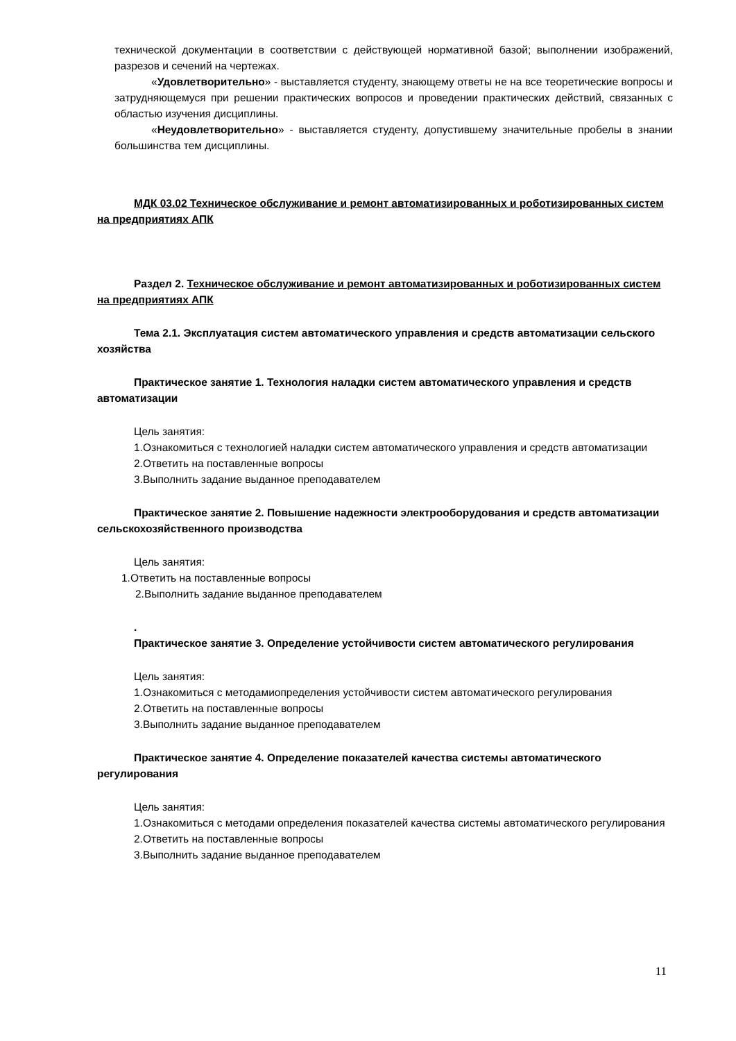технической документации в соответствии с действующей нормативной базой; выполнении изображений, разрезов и сечений на чертежах.
«Удовлетворительно» - выставляется студенту, знающему ответы не на все теоретические вопросы и затрудняющемуся при решении практических вопросов и проведении практических действий, связанных с областью изучения дисциплины.
«Неудовлетворительно» - выставляется студенту, допустившему значительные пробелы в знании большинства тем дисциплины.
МДК 03.02 Техническое обслуживание и ремонт автоматизированных и роботизированных систем на предприятиях АПК
Раздел 2. Техническое обслуживание и ремонт автоматизированных и роботизированных систем на предприятиях АПК
Тема 2.1. Эксплуатация систем автоматического управления и средств автоматизации сельского хозяйства
Практическое занятие 1. Технология наладки систем автоматического управления и средств автоматизации
Цель занятия:
1.Ознакомиться с технологией наладки систем автоматического управления и средств автоматизации
2.Ответить на поставленные вопросы
3.Выполнить задание выданное преподавателем
Практическое занятие 2. Повышение надежности электрооборудования и средств автоматизации сельскохозяйственного производства
Цель занятия:
1.Ответить на поставленные вопросы
2.Выполнить задание выданное преподавателем
.
Практическое занятие 3. Определение устойчивости систем автоматического регулирования
Цель занятия:
1.Ознакомиться с методамиопределения устойчивости систем автоматического регулирования
2.Ответить на поставленные вопросы
3.Выполнить задание выданное преподавателем
Практическое занятие 4. Определение показателей качества системы автоматического регулирования
Цель занятия:
1.Ознакомиться с методами определения показателей качества системы автоматического регулирования
2.Ответить на поставленные вопросы
3.Выполнить задание выданное преподавателем
11